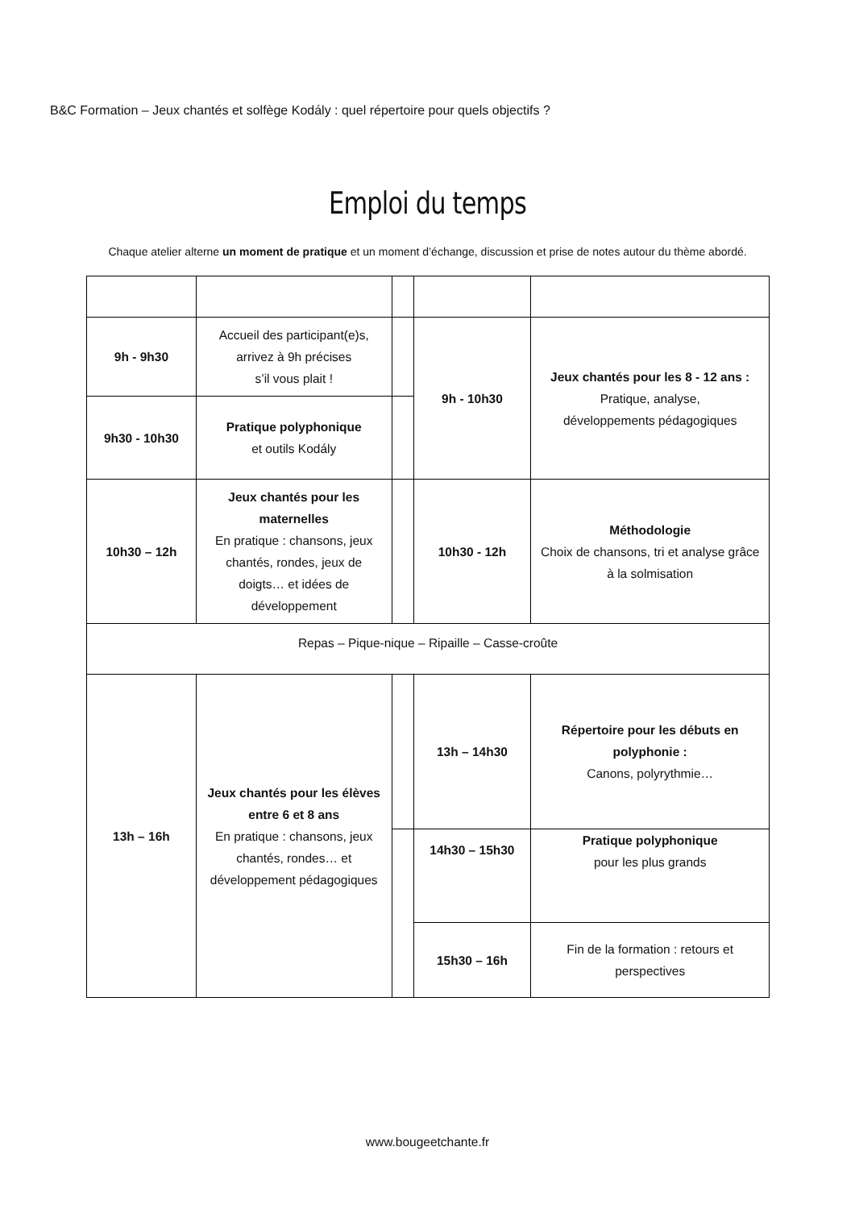B&C Formation – Jeux chantés et solfège Kodály : quel répertoire pour quels objectifs ?
Emploi du temps
Chaque atelier alterne un moment de pratique et un moment d’échange, discussion et prise de notes autour du thème abordé.
| 9h - 9h30 | Accueil des participant(e)s, arrivez à 9h précises s’il vous plait ! | | 9h - 10h30 | Jeux chantés pour les 8 - 12 ans : Pratique, analyse, développements pédagogiques |
| 9h30 - 10h30 | Pratique polyphonique et outils Kodály | | | |
| 10h30 – 12h | Jeux chantés pour les maternelles En pratique : chansons, jeux chantés, rondes, jeux de doigts… et idées de développement | | 10h30 - 12h | Méthodologie Choix de chansons, tri et analyse grâce à la solmisation |
| Repas – Pique-nique – Ripaille – Casse-croûte | | | | |
| 13h – 16h | Jeux chantés pour les élèves entre 6 et 8 ans En pratique : chansons, jeux chantés, rondes… et développement pédagogiques | | 13h – 14h30 | Répertoire pour les débuts en polyphonie : Canons, polyrythmie… |
| | | | 14h30 – 15h30 | Pratique polyphonique pour les plus grands |
| | | | 15h30 – 16h | Fin de la formation : retours et perspectives |
www.bougeetchante.fr